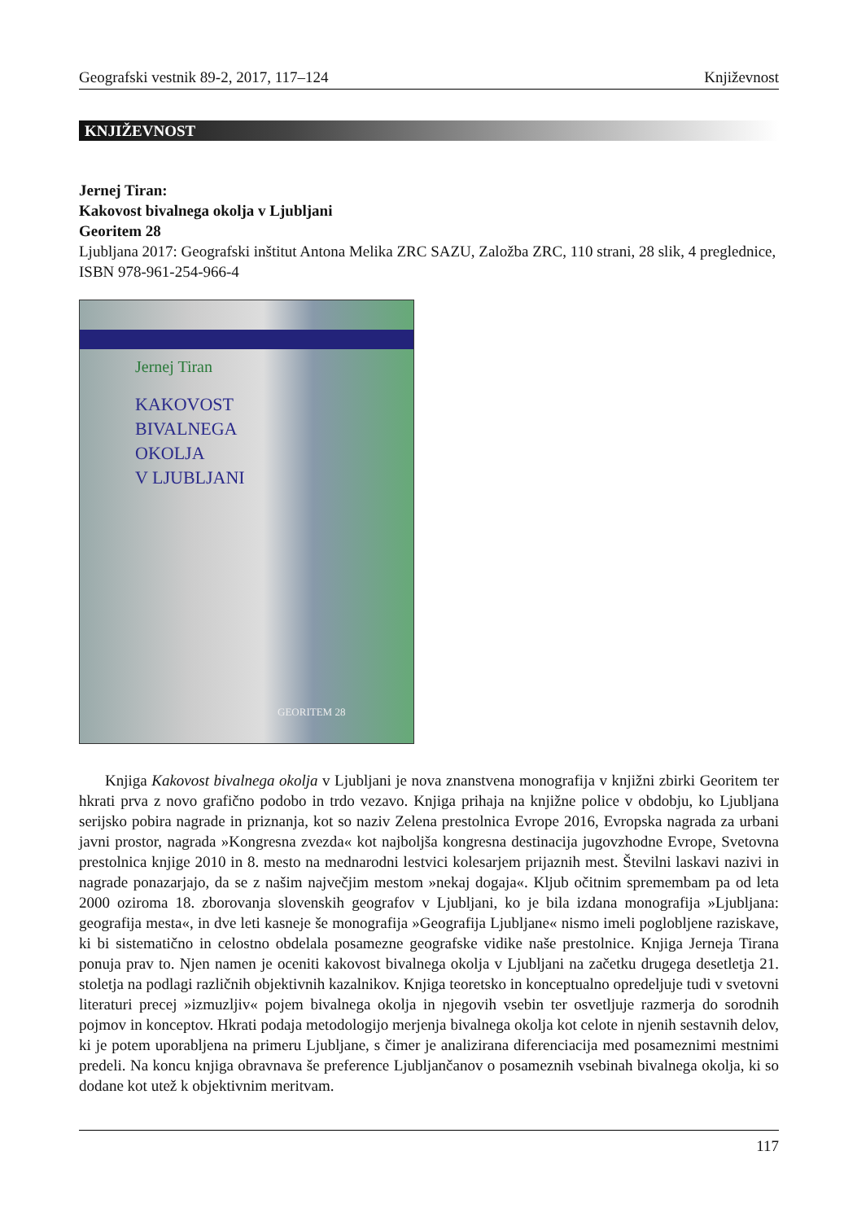Geografski vestnik 89-2, 2017, 117–124 Književnost
KNJIŽEVNOST
Jernej Tiran:
Kakovost bivalnega okolja v Ljubljani
Georitem 28
Ljubljana 2017: Geografski inštitut Antona Melika ZRC SAZU, Založba ZRC, 110 strani, 28 slik, 4 pregled­nice, ISBN 978-961-254-966-4
Jernej Tiran
KAKOVOST
BIVALNEGA
OKOLJA
V LJUBLJANI
GEORITEM 28
Knjiga Kakovost bivalnega okolja v Ljubljani je nova znanstvena monografija v knjižni zbirki Georitem ter hkrati prva z novo grafično podobo in trdo vezavo. Knjiga prihaja na knjižne police v obdobju, ko Ljubljana serijsko pobira nagrade in priznanja, kot so naziv Zelena prestolnica Evrope 2016, Evropska nagrada za urbani javni prostor, nagrada »Kongresna zvezda« kot najboljša kongresna destinacija jugovzhodne Evrope, Svetovna prestolnica knjige 2010 in 8. mesto na mednarodni lestvici kolesarjem prijaznih mest. Številni laskavi nazivi in nagrade ponazarjajo, da se z našim največjim mestom »nekaj dogaja«. Kljub očitnim spremembam pa od leta 2000 oziroma 18. zborovanja slovenskih geografov v Ljubljani, ko je bila izdana monografija »Ljubljana: geografija mesta«, in dve leti kasneje še monografija »Geografija Ljubljane« nismo imeli poglobljene raziskave, ki bi sistematično in celostno obdelala posamezne geografske vidike naše prestolnice. Knjiga Jerneja Tirana ponuja prav to. Njen namen je oceniti kakovost bivalnega okolja v Ljubljani na začetku drugega desetletja 21. stoletja na podlagi različnih objektivnih kazalnikov. Knjiga teoretsko in konceptualno opredeljuje tudi v svetovni literaturi precej »izmuzljiv« pojem bivalnega okolja in njegovih vsebin ter osvetljuje razmerja do sorodnih pojmov in konceptov. Hkrati podaja metodologijo merjenja bivalnega okolja kot celote in njenih sestavnih delov, ki je potem uporabljena na primeru Ljubljane, s čimer je analizirana diferenciacija med posameznimi mestnimi predeli. Na koncu knjiga obravnava še preference Ljubljančanov o posameznih vsebinah bivalnega okolja, ki so dodane kot utež k objektivnim meritvam.
117